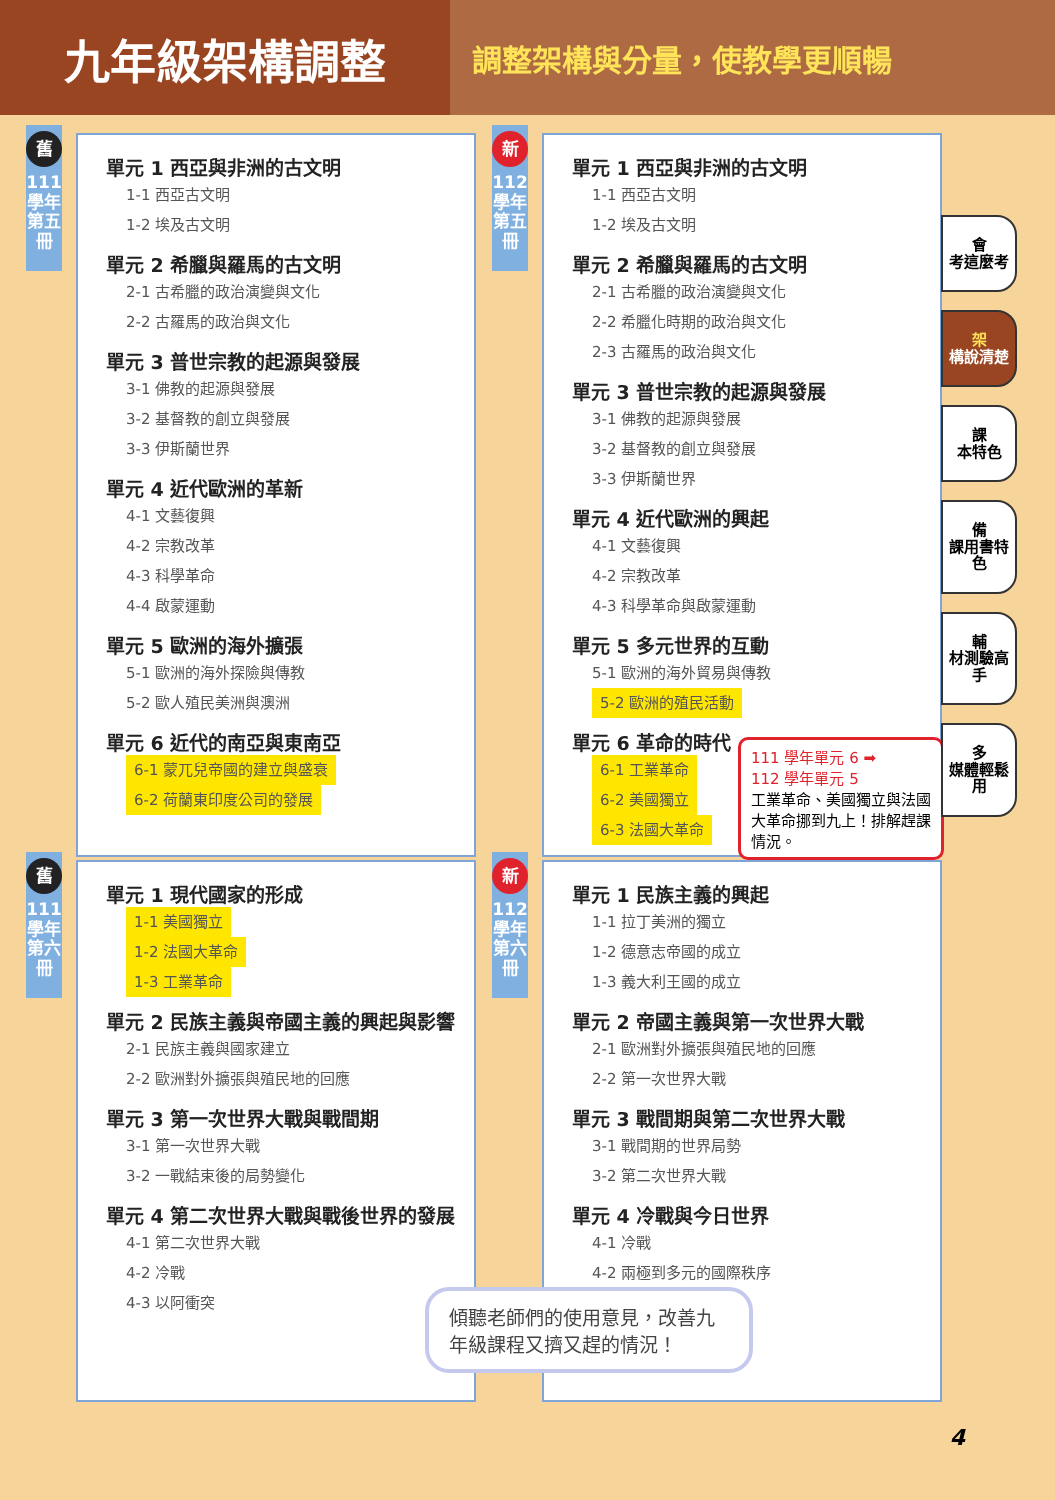九年級架構調整
調整架構與分量，使教學更順暢
舊
111學年 第五冊
單元 1 西亞與非洲的古文明
1-1 西亞古文明
1-2 埃及古文明
單元 2 希臘與羅馬的古文明
2-1 古希臘的政治演變與文化
2-2 古羅馬的政治與文化
單元 3 普世宗教的起源與發展
3-1 佛教的起源與發展
3-2 基督教的創立與發展
3-3 伊斯蘭世界
單元 4 近代歐洲的革新
4-1 文藝復興
4-2 宗教改革
4-3 科學革命
4-4 啟蒙運動
單元 5 歐洲的海外擴張
5-1 歐洲的海外探險與傳教
5-2 歐人殖民美洲與澳洲
單元 6 近代的南亞與東南亞
6-1 蒙兀兒帝國的建立與盛衰
6-2 荷蘭東印度公司的發展
新
112學年 第五冊
單元 1 西亞與非洲的古文明
1-1 西亞古文明
1-2 埃及古文明
單元 2 希臘與羅馬的古文明
2-1 古希臘的政治演變與文化
2-2 希臘化時期的政治與文化
2-3 古羅馬的政治與文化
單元 3 普世宗教的起源與發展
3-1 佛教的起源與發展
3-2 基督教的創立與發展
3-3 伊斯蘭世界
單元 4 近代歐洲的興起
4-1 文藝復興
4-2 宗教改革
4-3 科學革命與啟蒙運動
單元 5 多元世界的互動
5-1 歐洲的海外貿易與傳教
5-2 歐洲的殖民活動
單元 6 革命的時代
6-1 工業革命
6-2 美國獨立
6-3 法國大革命
111 學年單元 6 ➡
112 學年單元 5
工業革命、美國獨立與法國大革命挪到九上！排解趕課情況。
舊
111學年 第六冊
單元 1 現代國家的形成
1-1 美國獨立
1-2 法國大革命
1-3 工業革命
單元 2 民族主義與帝國主義的興起與影響
2-1 民族主義與國家建立
2-2 歐洲對外擴張與殖民地的回應
單元 3 第一次世界大戰與戰間期
3-1 第一次世界大戰
3-2 一戰結束後的局勢變化
單元 4 第二次世界大戰與戰後世界的發展
4-1 第二次世界大戰
4-2 冷戰
4-3 以阿衝突
新
112學年 第六冊
單元 1 民族主義的興起
1-1 拉丁美洲的獨立
1-2 德意志帝國的成立
1-3 義大利王國的成立
單元 2 帝國主義與第一次世界大戰
2-1 歐洲對外擴張與殖民地的回應
2-2 第一次世界大戰
單元 3 戰間期與第二次世界大戰
3-1 戰間期的世界局勢
3-2 第二次世界大戰
單元 4 冷戰與今日世界
4-1 冷戰
4-2 兩極到多元的國際秩序
傾聽老師們的使用意見，改善九年級課程又擠又趕的情況！
會
考這麼考
架
構說清楚
課
本特色
備
課用書特色
輔
材測驗高手
多
媒體輕鬆用
4